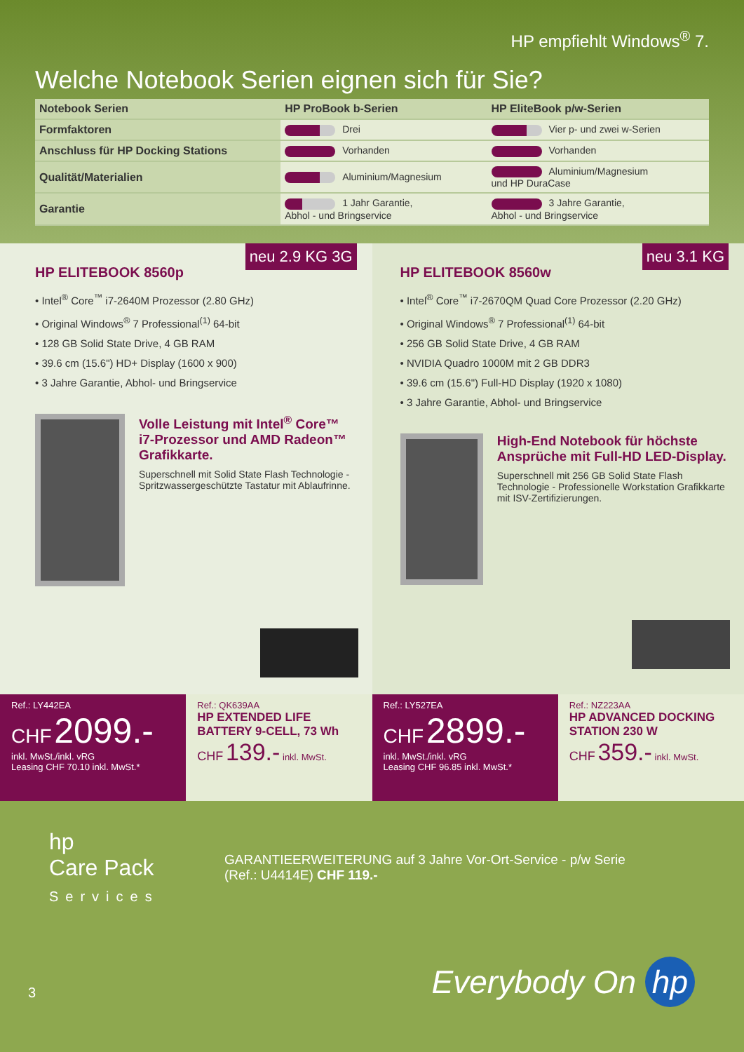HP empfiehlt Windows<sup>®</sup> 7.
Welche Notebook Serien eignen sich für Sie?
| Notebook Serien | HP ProBook b-Serien | HP EliteBook p/w-Serien |
| --- | --- | --- |
| Formfaktoren | Drei | Vier p- und zwei w-Serien |
| Anschluss für HP Docking Stations | Vorhanden | Vorhanden |
| Qualität/Materialien | Aluminium/Magnesium | Aluminium/Magnesium und HP DuraCase |
| Garantie | 1 Jahr Garantie, Abhol - und Bringservice | 3 Jahre Garantie, Abhol - und Bringservice |
neu 2.9 KG 3G
HP ELITEBOOK 8560p
• Intel<sup>®</sup> Core<sup>™</sup> i7-2640M Prozessor (2.80 GHz)
• Original Windows<sup>®</sup> 7 Professional<sup>(1)</sup> 64-bit
• 128 GB Solid State Drive, 4 GB RAM
• 39.6 cm (15.6") HD+ Display (1600 x 900)
• 3 Jahre Garantie, Abhol- und Bringservice
Volle Leistung mit Intel<sup>®</sup> Core™ i7-Prozessor und AMD Radeon™ Grafikkarte.
Superschnell mit Solid State Flash Technologie - Spritzwassergeschützte Tastatur mit Ablaufrinne.
neu 3.1 KG
HP ELITEBOOK 8560w
• Intel<sup>®</sup> Core<sup>™</sup> i7-2670QM Quad Core Prozessor (2.20 GHz)
• Original Windows<sup>®</sup> 7 Professional<sup>(1)</sup> 64-bit
• 256 GB Solid State Drive, 4 GB RAM
• NVIDIA Quadro 1000M mit 2 GB DDR3
• 39.6 cm (15.6") Full-HD Display (1920 x 1080)
• 3 Jahre Garantie, Abhol- und Bringservice
High-End Notebook für höchste Ansprüche mit Full-HD LED-Display.
Superschnell mit 256 GB Solid State Flash Technologie - Professionelle Workstation Grafikkarte mit ISV-Zertifizierungen.
Ref.: LY442EA
CHF 2099.-
inkl. MwSt./inkl. vRG
Leasing CHF 70.10 inkl. MwSt.*
Ref.: QK639AA
HP EXTENDED LIFE BATTERY 9-CELL, 73 Wh
CHF 139.- inkl. MwSt.
Ref.: LY527EA
CHF 2899.-
inkl. MwSt./inkl. vRG
Leasing CHF 96.85 inkl. MwSt.*
Ref.: NZ223AA
HP ADVANCED DOCKING STATION 230 W
CHF 359.- inkl. MwSt.
hp
Care Pack
Services
GARANTIEERWEITERUNG auf 3 Jahre Vor-Ort-Service - p/w Serie
(Ref.: U4414E) CHF 119.-
3
Everybody On hp